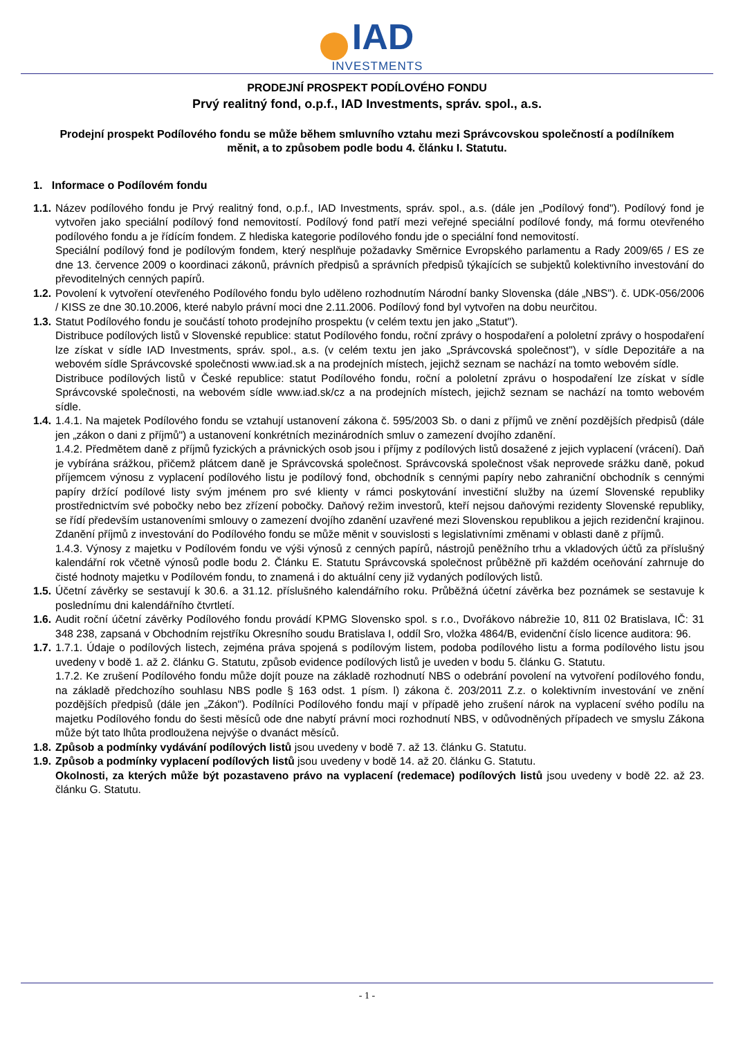IAD
INVESTMENTS
PRODEJNÍ PROSPEKT PODÍLOVÉHO FONDU
Prvý realitný fond, o.p.f., IAD Investments, správ. spol., a.s.
Prodejní prospekt Podílového fondu se může během smluvního vztahu mezi Správcovskou společností a podílníkem měnit, a to způsobem podle bodu 4. článku I. Statutu.
1. Informace o Podílovém fondu
1.1.
Název podílového fondu je Prvý realitný fond, o.p.f., IAD Investments, správ. spol., a.s. (dále jen „Podílový fond"). Podílový fond je vytvořen jako speciální podílový fond nemovitostí. Podílový fond patří mezi veřejné speciální podílové fondy, má formu otevřeného podílového fondu a je řídícím fondem. Z hlediska kategorie podílového fondu jde o speciální fond nemovitostí.
Speciální podílový fond je podílovým fondem, který nesplňuje požadavky Směrnice Evropského parlamentu a Rady 2009/65 / ES ze dne 13. července 2009 o koordinaci zákonů, právních předpisů a správních předpisů týkajících se subjektů kolektivního investování do převoditelných cenných papírů.
1.2.
Povolení k vytvoření otevřeného Podílového fondu bylo uděleno rozhodnutím Národní banky Slovenska (dále „NBS"). č. UDK-056/2006 / KISS ze dne 30.10.2006, které nabylo právní moci dne 2.11.2006. Podílový fond byl vytvořen na dobu neurčitou.
1.3.
Statut Podílového fondu je součástí tohoto prodejního prospektu (v celém textu jen jako „Statut").
Distribuce podílových listů v Slovenské republice: statut Podílového fondu, roční zprávy o hospodaření a pololetní zprávy o hospodaření lze získat v sídle IAD Investments, správ. spol., a.s. (v celém textu jen jako „Správcovská společnost"), v sídle Depozitáře a na webovém sídle Správcovské společnosti www.iad.sk a na prodejních místech, jejichž seznam se nachází na tomto webovém sídle.
Distribuce podílových listů v České republice: statut Podílového fondu, roční a pololetní zprávu o hospodaření lze získat v sídle Správcovské společnosti, na webovém sídle www.iad.sk/cz a na prodejních místech, jejichž seznam se nachází na tomto webovém sídle.
1.4.
1.4.1. Na majetek Podílového fondu se vztahují ustanovení zákona č. 595/2003 Sb. o dani z příjmů ve znění pozdějších předpisů (dále jen „zákon o dani z příjmů") a ustanovení konkrétních mezinárodních smluv o zamezení dvojího zdanění.
1.4.2. Předmětem daně z příjmů fyzických a právnických osob jsou i příjmy z podílových listů dosažené z jejich vyplacení (vrácení). Daň je vybírána srážkou, přičemž plátcem daně je Správcovská společnost. Správcovská společnost však neprovede srážku daně, pokud příjemcem výnosu z vyplacení podílového listu je podílový fond, obchodník s cennými papíry nebo zahraniční obchodník s cennými papíry držící podílové listy svým jménem pro své klienty v rámci poskytování investiční služby na území Slovenské republiky prostřednictvím své pobočky nebo bez zřízení pobočky. Daňový režim investorů, kteří nejsou daňovými rezidenty Slovenské republiky, se řídí především ustanoveními smlouvy o zamezení dvojího zdanění uzavřené mezi Slovenskou republikou a jejich rezidenční krajinou. Zdanění příjmů z investování do Podílového fondu se může měnit v souvislosti s legislativními změnami v oblasti daně z příjmů.
1.4.3. Výnosy z majetku v Podílovém fondu ve výši výnosů z cenných papírů, nástrojů peněžního trhu a vkladových účtů za příslušný kalendářní rok včetně výnosů podle bodu 2. Článku E. Statutu Správcovská společnost průběžně při každém oceňování zahrnuje do čisté hodnoty majetku v Podílovém fondu, to znamená i do aktuální ceny již vydaných podílových listů.
1.5.
Účetní závěrky se sestavují k 30.6. a 31.12. příslušného kalendářního roku. Průběžná účetní závěrka bez poznámek se sestavuje k poslednímu dni kalendářního čtvrtletí.
1.6.
Audit roční účetní závěrky Podílového fondu provádí KPMG Slovensko spol. s r.o., Dvořákovo nábrežie 10, 811 02 Bratislava, IČ: 31 348 238, zapsaná v Obchodním rejstříku Okresního soudu Bratislava I, oddíl Sro, vložka 4864/B, evidenční číslo licence auditora: 96.
1.7.
1.7.1. Údaje o podílových listech, zejména práva spojená s podílovým listem, podoba podílového listu a forma podílového listu jsou uvedeny v bodě 1. až 2. článku G. Statutu, způsob evidence podílových listů je uveden v bodu 5. článku G. Statutu.
1.7.2. Ke zrušení Podílového fondu může dojít pouze na základě rozhodnutí NBS o odebrání povolení na vytvoření podílového fondu, na základě předchozího souhlasu NBS podle § 163 odst. 1 písm. l) zákona č. 203/2011 Z.z. o kolektivním investování ve znění pozdějších předpisů (dále jen „Zákon"). Podílníci Podílového fondu mají v případě jeho zrušení nárok na vyplacení svého podílu na majetku Podílového fondu do šesti měsíců ode dne nabytí právní moci rozhodnutí NBS, v odůvodněných případech ve smyslu Zákona může být tato lhůta prodloužena nejvýše o dvanáct měsíců.
1.8.
Způsob a podmínky vydávání podílových listů jsou uvedeny v bodě 7. až 13. článku G. Statutu.
1.9.
Způsob a podmínky vyplacení podílových listů jsou uvedeny v bodě 14. až 20. článku G. Statutu.
Okolnosti, za kterých může být pozastaveno právo na vyplacení (redemace) podílových listů jsou uvedeny v bodě 22. až 23. článku G. Statutu.
- 1 -